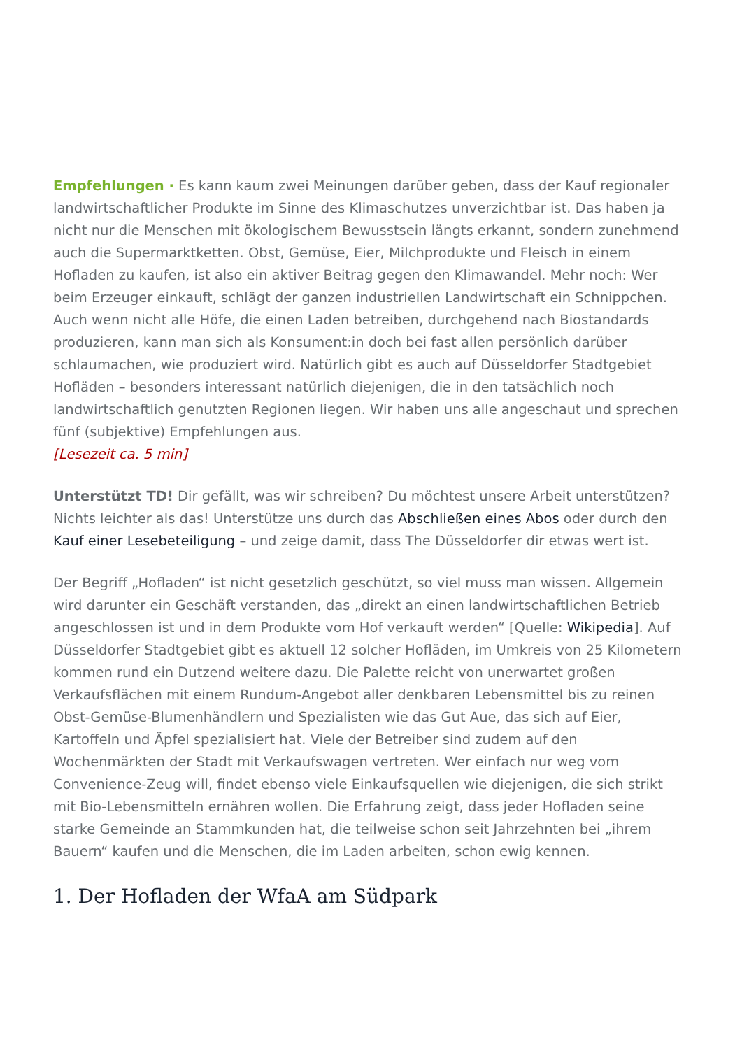Empfehlungen · Es kann kaum zwei Meinungen darüber geben, dass der Kauf regionaler landwirtschaftlicher Produkte im Sinne des Klimaschutzes unverzichtbar ist. Das haben ja nicht nur die Menschen mit ökologischem Bewusstsein längts erkannt, sondern zunehmend auch die Supermarktketten. Obst, Gemüse, Eier, Milchprodukte und Fleisch in einem Hofladen zu kaufen, ist also ein aktiver Beitrag gegen den Klimawandel. Mehr noch: Wer beim Erzeuger einkauft, schlägt der ganzen industriellen Landwirtschaft ein Schnippchen. Auch wenn nicht alle Höfe, die einen Laden betreiben, durchgehend nach Biostandards produzieren, kann man sich als Konsument:in doch bei fast allen persönlich darüber schlaumachen, wie produziert wird. Natürlich gibt es auch auf Düsseldorfer Stadtgebiet Hofläden – besonders interessant natürlich diejenigen, die in den tatsächlich noch landwirtschaftlich genutzten Regionen liegen. Wir haben uns alle angeschaut und sprechen fünf (subjektive) Empfehlungen aus.
[Lesezeit ca. 5 min]
Unterstützt TD! Dir gefällt, was wir schreiben? Du möchtest unsere Arbeit unterstützen? Nichts leichter als das! Unterstütze uns durch das Abschließen eines Abos oder durch den Kauf einer Lesebeteiligung – und zeige damit, dass The Düsseldorfer dir etwas wert ist.
Der Begriff „Hofladen“ ist nicht gesetzlich geschützt, so viel muss man wissen. Allgemein wird darunter ein Geschäft verstanden, das „direkt an einen landwirtschaftlichen Betrieb angeschlossen ist und in dem Produkte vom Hof verkauft werden“ [Quelle: Wikipedia]. Auf Düsseldorfer Stadtgebiet gibt es aktuell 12 solcher Hofläden, im Umkreis von 25 Kilometern kommen rund ein Dutzend weitere dazu. Die Palette reicht von unerwartet großen Verkaufsflächen mit einem Rundum-Angebot aller denkbaren Lebensmittel bis zu reinen Obst-Gemüse-Blumenhändlern und Spezialisten wie das Gut Aue, das sich auf Eier, Kartoffeln und Äpfel spezialisiert hat. Viele der Betreiber sind zudem auf den Wochenmärkten der Stadt mit Verkaufswagen vertreten. Wer einfach nur weg vom Convenience-Zeug will, findet ebenso viele Einkaufsquellen wie diejenigen, die sich strikt mit Bio-Lebensmitteln ernähren wollen. Die Erfahrung zeigt, dass jeder Hofladen seine starke Gemeinde an Stammkunden hat, die teilweise schon seit Jahrzehnten bei „ihrem Bauern“ kaufen und die Menschen, die im Laden arbeiten, schon ewig kennen.
1. Der Hofladen der WfaA am Südpark